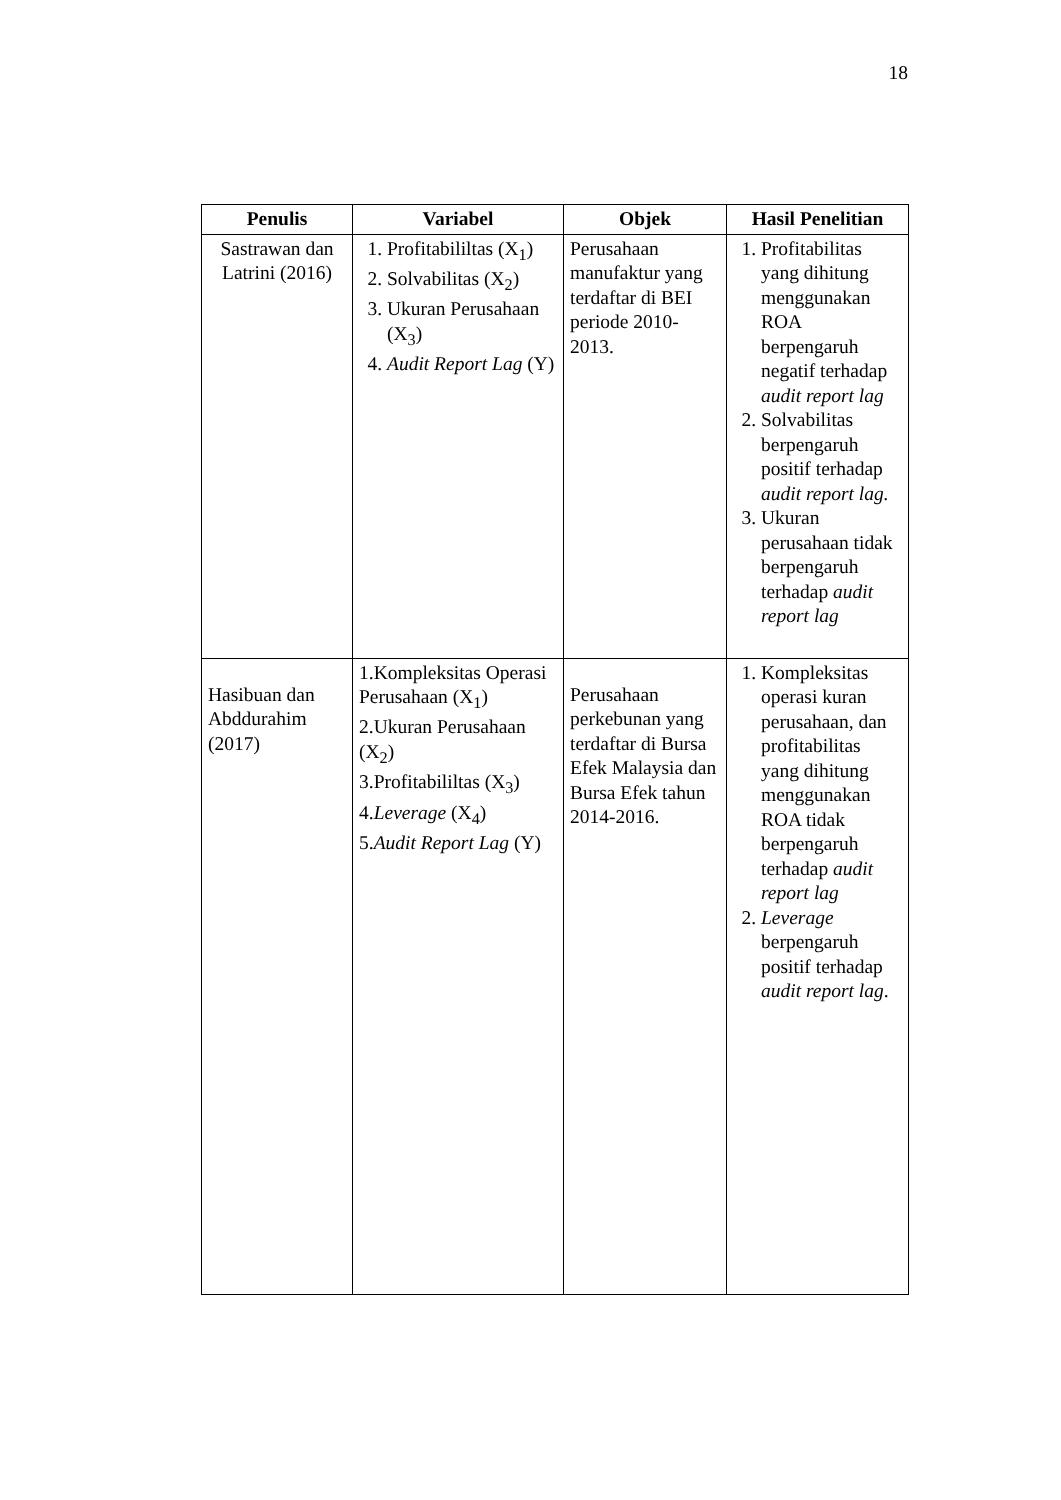18
| Penulis | Variabel | Objek | Hasil Penelitian |
| --- | --- | --- | --- |
| Sastrawan dan Latrini (2016) | 1. Profitabililtas (X<sub>1</sub>) 2. Solvabilitas (X<sub>2</sub>) 3. Ukuran Perusahaan (X<sub>3</sub>) 4. Audit Report Lag (Y) | Perusahaan manufaktur yang terdaftar di BEI periode 2010-2013. | 1. Profitabilitas yang dihitung menggunakan ROA berpengaruh negatif terhadap audit report lag 2. Solvabilitas berpengaruh positif terhadap audit report lag. 3. Ukuran perusahaan tidak berpengaruh terhadap audit report lag |
| Hasibuan dan Abddurahim (2017) | 1.Kompleksitas Operasi Perusahaan (X<sub>1</sub>) 2.Ukuran Perusahaan (X<sub>2</sub>) 3.Profitabililtas (X<sub>3</sub>) 4. Leverage (X<sub>4</sub>) 5. Audit Report Lag (Y) | Perusahaan perkebunan yang terdaftar di Bursa Efek Malaysia dan Bursa Efek tahun 2014-2016. | 1. Kompleksitas operasi kuran perusahaan, dan profitabilitas yang dihitung menggunakan ROA tidak berpengaruh terhadap audit report lag 2. Leverage berpengaruh positif terhadap audit report lag . |